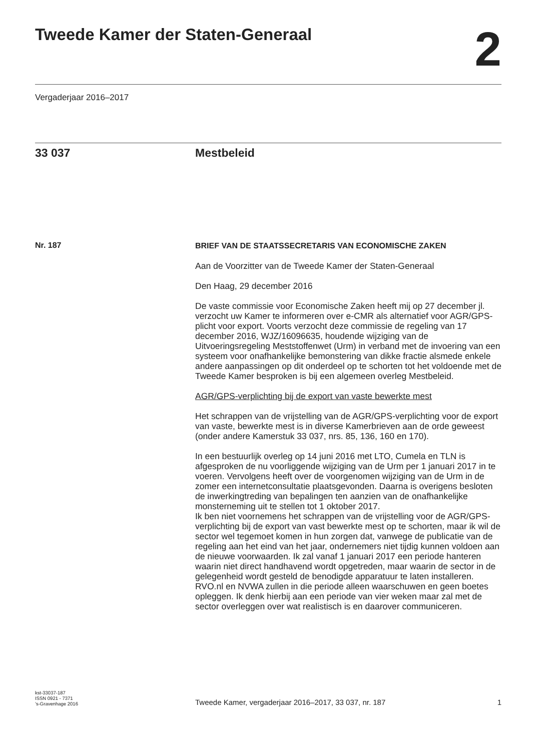Tweede Kamer der Staten-Generaal
2
Vergaderjaar 2016–2017
33 037 Mestbeleid
Nr. 187
BRIEF VAN DE STAATSSECRETARIS VAN ECONOMISCHE ZAKEN
Aan de Voorzitter van de Tweede Kamer der Staten-Generaal
Den Haag, 29 december 2016
De vaste commissie voor Economische Zaken heeft mij op 27 december jl. verzocht uw Kamer te informeren over e-CMR als alternatief voor AGR/GPS-plicht voor export. Voorts verzocht deze commissie de regeling van 17 december 2016, WJZ/16096635, houdende wijziging van de Uitvoeringsregeling Meststoffenwet (Urm) in verband met de invoering van een systeem voor onafhankelijke bemonstering van dikke fractie alsmede enkele andere aanpassingen op dit onderdeel op te schorten tot het voldoende met de Tweede Kamer besproken is bij een algemeen overleg Mestbeleid.
AGR/GPS-verplichting bij de export van vaste bewerkte mest
Het schrappen van de vrijstelling van de AGR/GPS-verplichting voor de export van vaste, bewerkte mest is in diverse Kamerbrieven aan de orde geweest (onder andere Kamerstuk 33 037, nrs. 85, 136, 160 en 170).
In een bestuurlijk overleg op 14 juni 2016 met LTO, Cumela en TLN is afgesproken de nu voorliggende wijziging van de Urm per 1 januari 2017 in te voeren. Vervolgens heeft over de voorgenomen wijziging van de Urm in de zomer een internetconsultatie plaatsgevonden. Daarna is overigens besloten de inwerkingtreding van bepalingen ten aanzien van de onafhankelijke monsterneming uit te stellen tot 1 oktober 2017.
Ik ben niet voornemens het schrappen van de vrijstelling voor de AGR/GPS-verplichting bij de export van vast bewerkte mest op te schorten, maar ik wil de sector wel tegemoet komen in hun zorgen dat, vanwege de publicatie van de regeling aan het eind van het jaar, ondernemers niet tijdig kunnen voldoen aan de nieuwe voorwaarden. Ik zal vanaf 1 januari 2017 een periode hanteren waarin niet direct handhavend wordt opgetreden, maar waarin de sector in de gelegenheid wordt gesteld de benodigde apparatuur te laten installeren. RVO.nl en NVWA zullen in die periode alleen waarschuwen en geen boetes opleggen. Ik denk hierbij aan een periode van vier weken maar zal met de sector overleggen over wat realistisch is en daarover communiceren.
kst-33037-187
ISSN 0921 - 7371
’s-Gravenhage 2016
Tweede Kamer, vergaderjaar 2016–2017, 33 037, nr. 187
1